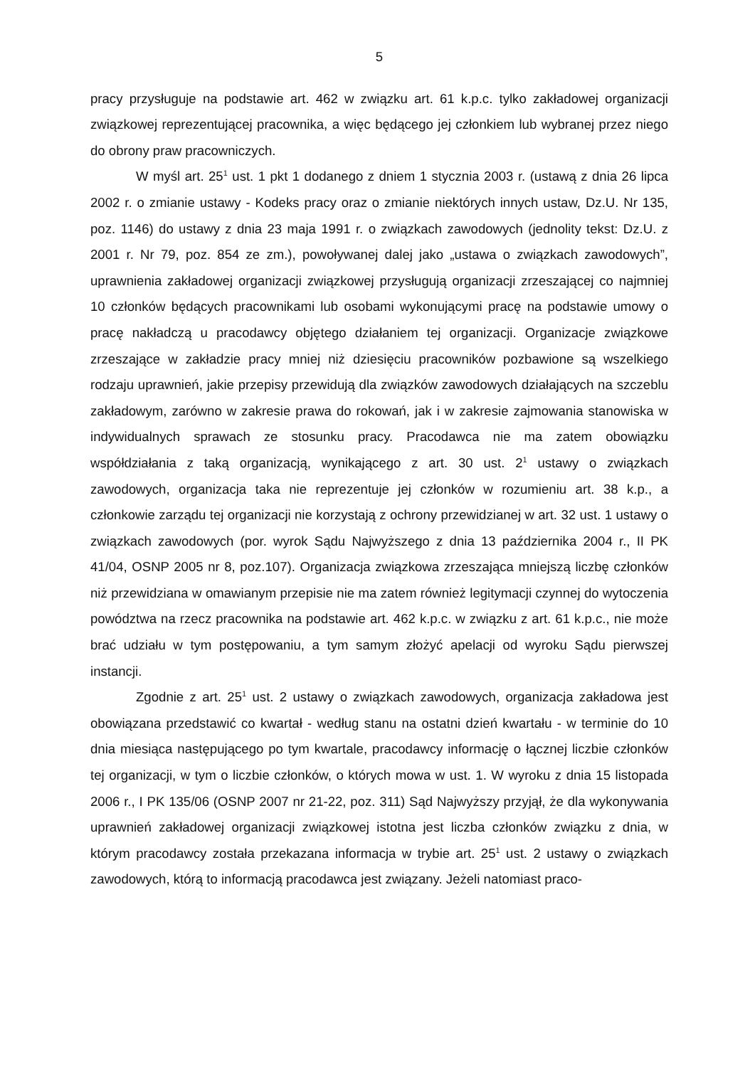5
pracy przysługuje na podstawie art. 462 w związku art. 61 k.p.c. tylko zakładowej organizacji związkowej reprezentującej pracownika, a więc będącego jej członkiem lub wybranej przez niego do obrony praw pracowniczych.
W myśl art. 25<sup>1</sup> ust. 1 pkt 1 dodanego z dniem 1 stycznia 2003 r. (ustawą z dnia 26 lipca 2002 r. o zmianie ustawy - Kodeks pracy oraz o zmianie niektórych innych ustaw, Dz.U. Nr 135, poz. 1146) do ustawy z dnia 23 maja 1991 r. o związkach zawodowych (jednolity tekst: Dz.U. z 2001 r. Nr 79, poz. 854 ze zm.), powoływanej dalej jako „ustawa o związkach zawodowych”, uprawnienia zakładowej organizacji związkowej przysługują organizacji zrzeszającej co najmniej 10 członków będących pracownikami lub osobami wykonującymi pracę na podstawie umowy o pracę nakładczą u pracodawcy objętego działaniem tej organizacji. Organizacje związkowe zrzeszające w zakładzie pracy mniej niż dziesięciu pracowników pozbawione są wszelkiego rodzaju uprawnień, jakie przepisy przewidują dla związków zawodowych działających na szczeblu zakładowym, zarówno w zakresie prawa do rokowań, jak i w zakresie zajmowania stanowiska w indywidualnych sprawach ze stosunku pracy. Pracodawca nie ma zatem obowiązku współdziałania z taką organizacją, wynikającego z art. 30 ust. 2<sup>1</sup> ustawy o związkach zawodowych, organizacja taka nie reprezentuje jej członków w rozumieniu art. 38 k.p., a członkowie zarządu tej organizacji nie korzystają z ochrony przewidzianej w art. 32 ust. 1 ustawy o związkach zawodowych (por. wyrok Sądu Najwyższego z dnia 13 października 2004 r., II PK 41/04, OSNP 2005 nr 8, poz.107). Organizacja związkowa zrzeszająca mniejszą liczbę członków niż przewidziana w omawianym przepisie nie ma zatem również legitymacji czynnej do wytoczenia powództwa na rzecz pracownika na podstawie art. 462 k.p.c. w związku z art. 61 k.p.c., nie może brać udziału w tym postępowaniu, a tym samym złożyć apelacji od wyroku Sądu pierwszej instancji.
Zgodnie z art. 25<sup>1</sup> ust. 2 ustawy o związkach zawodowych, organizacja zakładowa jest obowiązana przedstawić co kwartał - według stanu na ostatni dzień kwartału - w terminie do 10 dnia miesiąca następującego po tym kwartale, pracodawcy informację o łącznej liczbie członków tej organizacji, w tym o liczbie członków, o których mowa w ust. 1. W wyroku z dnia 15 listopada 2006 r., I PK 135/06 (OSNP 2007 nr 21-22, poz. 311) Sąd Najwyższy przyjął, że dla wykonywania uprawnień zakładowej organizacji związkowej istotna jest liczba członków związku z dnia, w którym pracodawcy została przekazana informacja w trybie art. 25<sup>1</sup> ust. 2 ustawy o związkach zawodowych, którą to informacją pracodawca jest związany. Jeżeli natomiast praco-